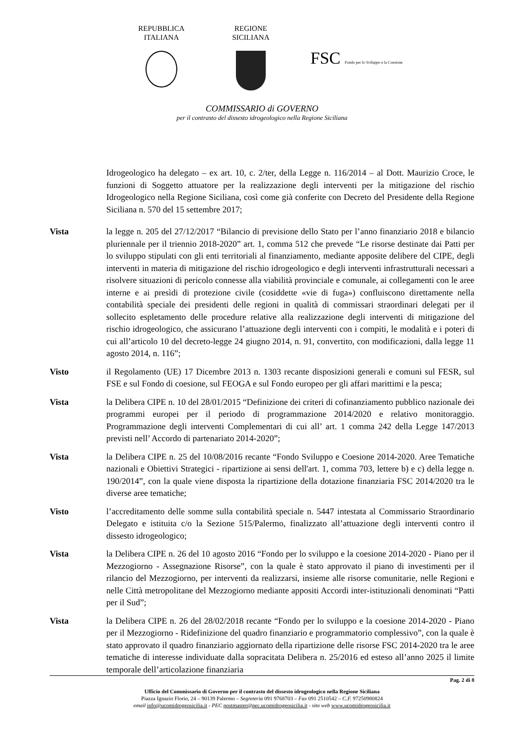REPUBBLICA
ITALIANA
REGIONE
SICILIANA
FSC Fondo per lo Sviluppo e la Coesione
COMMISSARIO di GOVERNO
per il contrasto del dissesto idrogeologico nella Regione Siciliana
Idrogeologico ha delegato – ex art. 10, c. 2/ter, della Legge n. 116/2014 – al Dott. Maurizio Croce, le funzioni di Soggetto attuatore per la realizzazione degli interventi per la mitigazione del rischio Idrogeologico nella Regione Siciliana, così come già conferite con Decreto del Presidente della Regione Siciliana n. 570 del 15 settembre 2017;
Vista la legge n. 205 del 27/12/2017 “Bilancio di previsione dello Stato per l’anno finanziario 2018 e bilancio pluriennale per il triennio 2018-2020” art. 1, comma 512 che prevede “Le risorse destinate dai Patti per lo sviluppo stipulati con gli enti territoriali al finanziamento, mediante apposite delibere del CIPE, degli interventi in materia di mitigazione del rischio idrogeologico e degli interventi infrastrutturali necessari a risolvere situazioni di pericolo connesse alla viabilità provinciale e comunale, ai collegamenti con le aree interne e ai presìdi di protezione civile (cosiddette «vie di fuga») confluiscono direttamente nella contabilità speciale dei presidenti delle regioni in qualità di commissari straordinari delegati per il sollecito espletamento delle procedure relative alla realizzazione degli interventi di mitigazione del rischio idrogeologico, che assicurano l’attuazione degli interventi con i compiti, le modalità e i poteri di cui all’articolo 10 del decreto-legge 24 giugno 2014, n. 91, convertito, con modificazioni, dalla legge 11 agosto 2014, n. 116”;
Visto il Regolamento (UE) 17 Dicembre 2013 n. 1303 recante disposizioni generali e comuni sul FESR, sul FSE e sul Fondo di coesione, sul FEOGA e sul Fondo europeo per gli affari marittimi e la pesca;
Vista la Delibera CIPE n. 10 del 28/01/2015 “Definizione dei criteri di cofinanziamento pubblico nazionale dei programmi europei per il periodo di programmazione 2014/2020 e relativo monitoraggio. Programmazione degli interventi Complementari di cui all’ art. 1 comma 242 della Legge 147/2013 previsti nell’ Accordo di partenariato 2014-2020”;
Vista la Delibera CIPE n. 25 del 10/08/2016 recante “Fondo Sviluppo e Coesione 2014-2020. Aree Tematiche nazionali e Obiettivi Strategici - ripartizione ai sensi dell'art. 1, comma 703, lettere b) e c) della legge n. 190/2014”, con la quale viene disposta la ripartizione della dotazione finanziaria FSC 2014/2020 tra le diverse aree tematiche;
Visto l’accreditamento delle somme sulla contabilità speciale n. 5447 intestata al Commissario Straordinario Delegato e istituita c/o la Sezione 515/Palermo, finalizzato all’attuazione degli interventi contro il dissesto idrogeologico;
Vista la Delibera CIPE n. 26 del 10 agosto 2016 “Fondo per lo sviluppo e la coesione 2014-2020 - Piano per il Mezzogiorno - Assegnazione Risorse”, con la quale è stato approvato il piano di investimenti per il rilancio del Mezzogiorno, per interventi da realizzarsi, insieme alle risorse comunitarie, nelle Regioni e nelle Città metropolitane del Mezzogiorno mediante appositi Accordi inter-istituzionali denominati “Patti per il Sud”;
Vista la Delibera CIPE n. 26 del 28/02/2018 recante “Fondo per lo sviluppo e la coesione 2014-2020 - Piano per il Mezzogiorno - Ridefinizione del quadro finanziario e programmatorio complessivo”, con la quale è stato approvato il quadro finanziario aggiornato della ripartizione delle risorse FSC 2014-2020 tra le aree tematiche di interesse individuate dalla sopracitata Delibera n. 25/2016 ed esteso all’anno 2025 il limite temporale dell’articolazione finanziaria
Pag. 2 di 8
Ufficio del Commissario di Governo per il contrasto del dissesto idrogeologico nella Regione Siciliana
Piazza Ignazio Florio, 24 – 90139 Palermo – Segreteria 091 9768703 – Fax 091 2510542 – C.F. 97250980824
email info@ucomidrogeosicilia.it - PEC postmaster@pec.ucomidrogeosicilia.it - sito web www.ucomidrogeosicilia.it